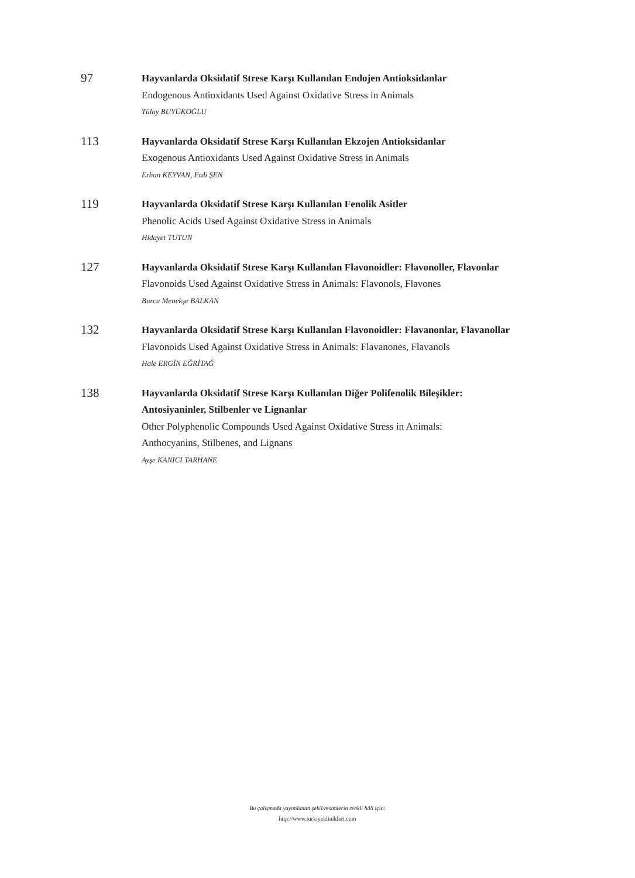97
Hayvanlarda Oksidatif Strese Karşı Kullanılan Endojen Antioksidanlar
Endogenous Antioxidants Used Against Oxidative Stress in Animals
Tülay BÜYÜKOĞLU
113
Hayvanlarda Oksidatif Strese Karşı Kullanılan Ekzojen Antioksidanlar
Exogenous Antioxidants Used Against Oxidative Stress in Animals
Erhan KEYVAN, Erdi ŞEN
119
Hayvanlarda Oksidatif Strese Karşı Kullanılan Fenolik Asitler
Phenolic Acids Used Against Oxidative Stress in Animals
Hidayet TUTUN
127
Hayvanlarda Oksidatif Strese Karşı Kullanılan Flavonoidler: Flavonoller, Flavonlar
Flavonoids Used Against Oxidative Stress in Animals: Flavonols, Flavones
Burcu Menekşe BALKAN
132
Hayvanlarda Oksidatif Strese Karşı Kullanılan Flavonoidler: Flavanonlar, Flavanollar
Flavonoids Used Against Oxidative Stress in Animals: Flavanones, Flavanols
Hale ERGİN EĞRİTAĞ
138
Hayvanlarda Oksidatif Strese Karşı Kullanılan Diğer Polifenolik Bileşikler:
Antosiyaninler, Stilbenler ve Lignanlar
Other Polyphenolic Compounds Used Against Oxidative Stress in Animals:
Anthocyanins, Stilbenes, and Lignans
Ayşe KANICI TARHANE
Bu çalışmada yayımlanan şekil/resimlerin renkli hâli için:
http://www.turkiyeklinikleri.com